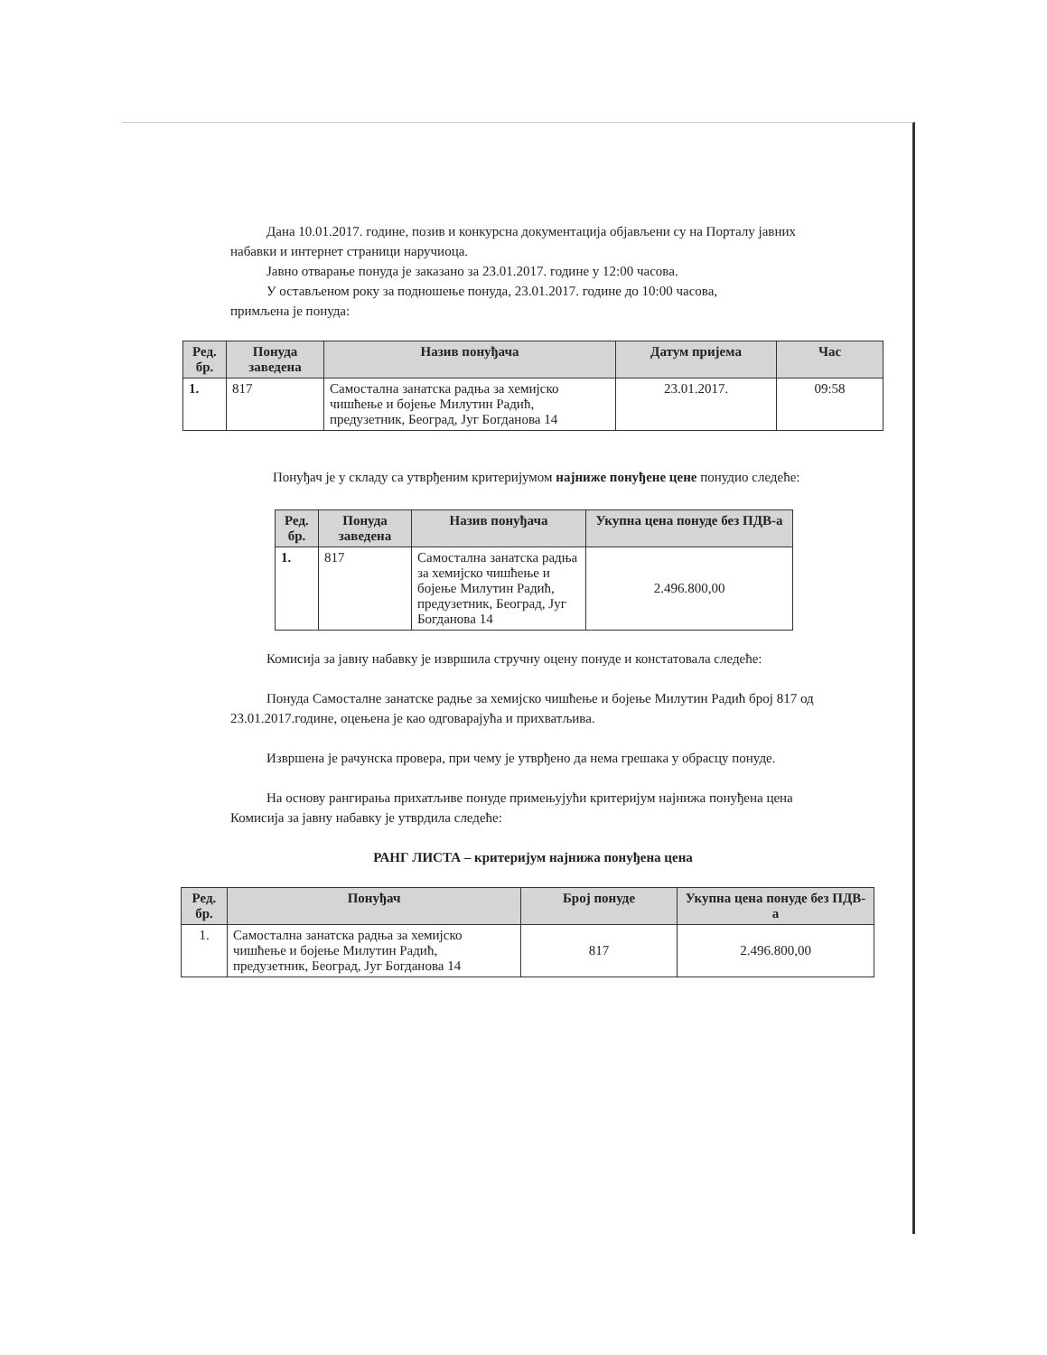Дана 10.01.2017. године, позив и конкурсна документација објављени су на Порталу јавних набавки и интернет страници наручиоца.
Јавно отварање понуда је заказано за 23.01.2017. године у 12:00 часова.
У остављеном року за подношење понуда, 23.01.2017. године до 10:00 часова,
примљена је понуда:
| Ред. бр. | Понуда заведена | Назив понуђача | Датум пријема | Час |
| --- | --- | --- | --- | --- |
| 1. | 817 | Самостална занатска радња за хемијско чишћење и бојење Милутин Радић, предузетник, Београд, Југ Богданова 14 | 23.01.2017. | 09:58 |
Понуђач је у складу са утврђеним критеријумом најниже понуђене цене понудио следеће:
| Ред. бр. | Понуда заведена | Назив понуђача | Укупна цена понуде без ПДВ-а |
| --- | --- | --- | --- |
| 1. | 817 | Самостална занатска радња за хемијско чишћење и бојење Милутин Радић, предузетник, Београд, Југ Богданова 14 | 2.496.800,00 |
Комисија за јавну набавку је извршила стручну оцену понуде и констатовала следеће:
Понуда Самосталне занатске радње за хемијско чишћење и бојење Милутин Радић број 817 од 23.01.2017.године, оцењена је као одговарајућа и прихватљива.
Извршена је рачунска провера, при чему је утврђено да нема грешака у обрасцу понуде.
На основу рангирања прихатљиве понуде примењујући критеријум најнижа понуђена цена Комисија за јавну набавку је утврдила следеће:
РАНГ ЛИСТА – критеријум најнижа понуђена цена
| Ред. бр. | Понуђач | Број понуде | Укупна цена понуде без ПДВ-а |
| --- | --- | --- | --- |
| 1. | Самостална занатска радња за хемијско чишћење и бојење Милутин Радић, предузетник, Београд, Југ Богданова 14 | 817 | 2.496.800,00 |